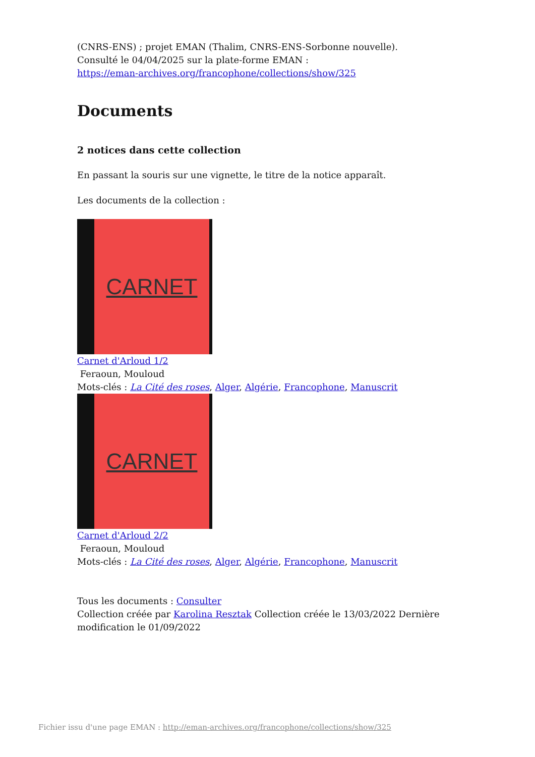(CNRS-ENS) ; projet EMAN (Thalim, CNRS-ENS-Sorbonne nouvelle).
Consulté le 04/04/2025 sur la plate-forme EMAN :
https://eman-archives.org/francophone/collections/show/325
Documents
2 notices dans cette collection
En passant la souris sur une vignette, le titre de la notice apparaît.
Les documents de la collection :
CARNET
Carnet d'Arloud 1/2
Feraoun, Mouloud
Mots-clés : La Cité des roses, Alger, Algérie, Francophone, Manuscrit
CARNET
Carnet d'Arloud 2/2
Feraoun, Mouloud
Mots-clés : La Cité des roses, Alger, Algérie, Francophone, Manuscrit
Tous les documents : Consulter
Collection créée par Karolina Resztak Collection créée le 13/03/2022 Dernière modification le 01/09/2022
Fichier issu d'une page EMAN : http://eman-archives.org/francophone/collections/show/325